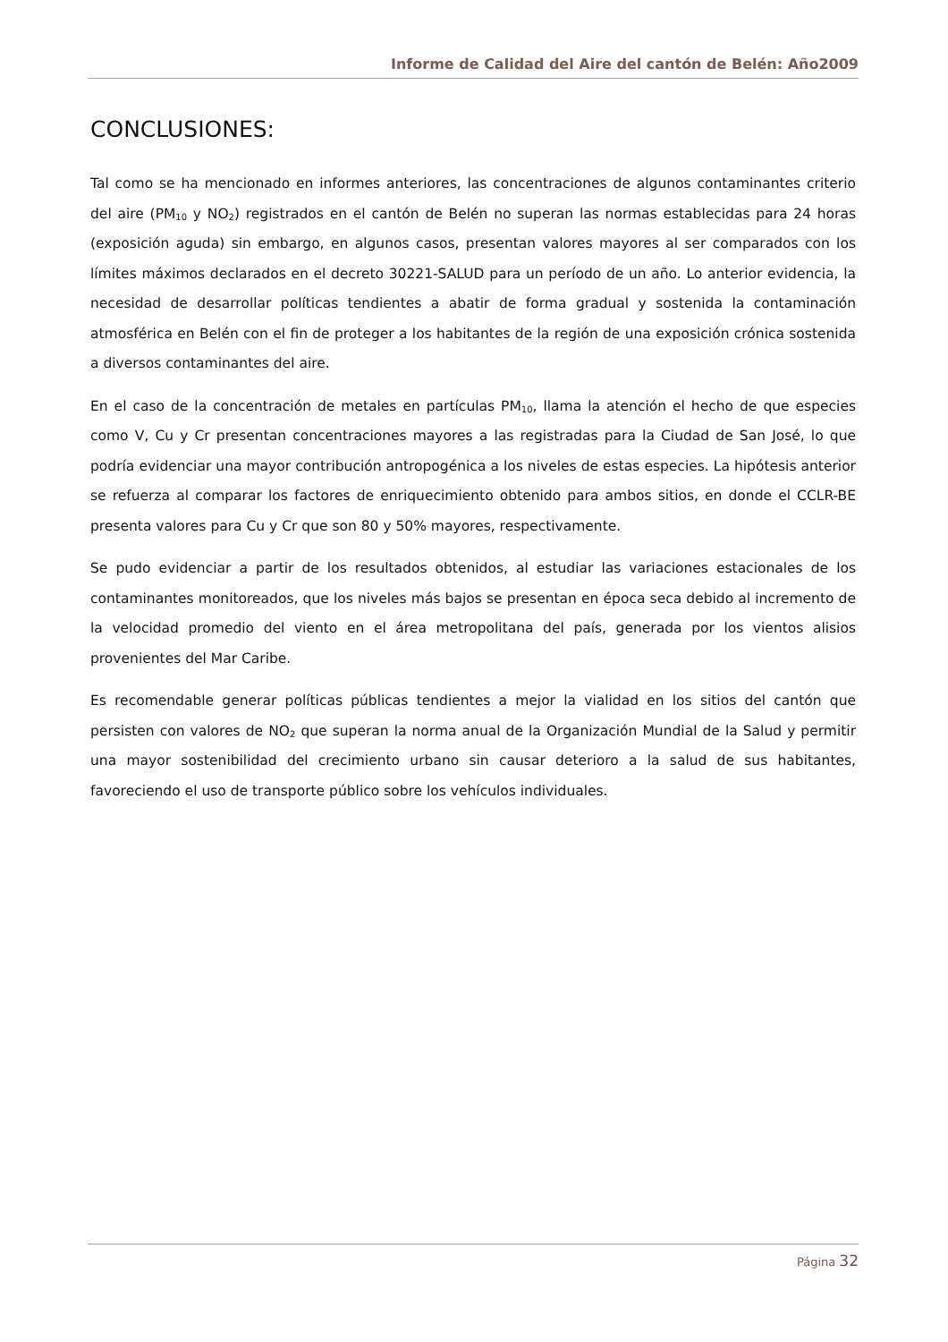Informe de Calidad del Aire del cantón de Belén: Año2009
CONCLUSIONES:
Tal como se ha mencionado en informes anteriores, las concentraciones de algunos contaminantes criterio del aire (PM<sub>10</sub> y NO<sub>2</sub>) registrados en el cantón de Belén no superan las normas establecidas para 24 horas (exposición aguda) sin embargo, en algunos casos, presentan valores mayores al ser comparados con los límites máximos declarados en el decreto 30221-SALUD para un período de un año. Lo anterior evidencia, la necesidad de desarrollar políticas tendientes a abatir de forma gradual y sostenida la contaminación atmosférica en Belén con el fin de proteger a los habitantes de la región de una exposición crónica sostenida a diversos contaminantes del aire.
En el caso de la concentración de metales en partículas PM<sub>10</sub>, llama la atención el hecho de que especies como V, Cu y Cr presentan concentraciones mayores a las registradas para la Ciudad de San José, lo que podría evidenciar una mayor contribución antropogénica a los niveles de estas especies. La hipótesis anterior se refuerza al comparar los factores de enriquecimiento obtenido para ambos sitios, en donde el CCLR-BE presenta valores para Cu y Cr que son 80 y 50% mayores, respectivamente.
Se pudo evidenciar a partir de los resultados obtenidos, al estudiar las variaciones estacionales de los contaminantes monitoreados, que los niveles más bajos se presentan en época seca debido al incremento de la velocidad promedio del viento en el área metropolitana del país, generada por los vientos alisios provenientes del Mar Caribe.
Es recomendable generar políticas públicas tendientes a mejor la vialidad en los sitios del cantón que persisten con valores de NO<sub>2</sub> que superan la norma anual de la Organización Mundial de la Salud y permitir una mayor sostenibilidad del crecimiento urbano sin causar deterioro a la salud de sus habitantes, favoreciendo el uso de transporte público sobre los vehículos individuales.
Página 32